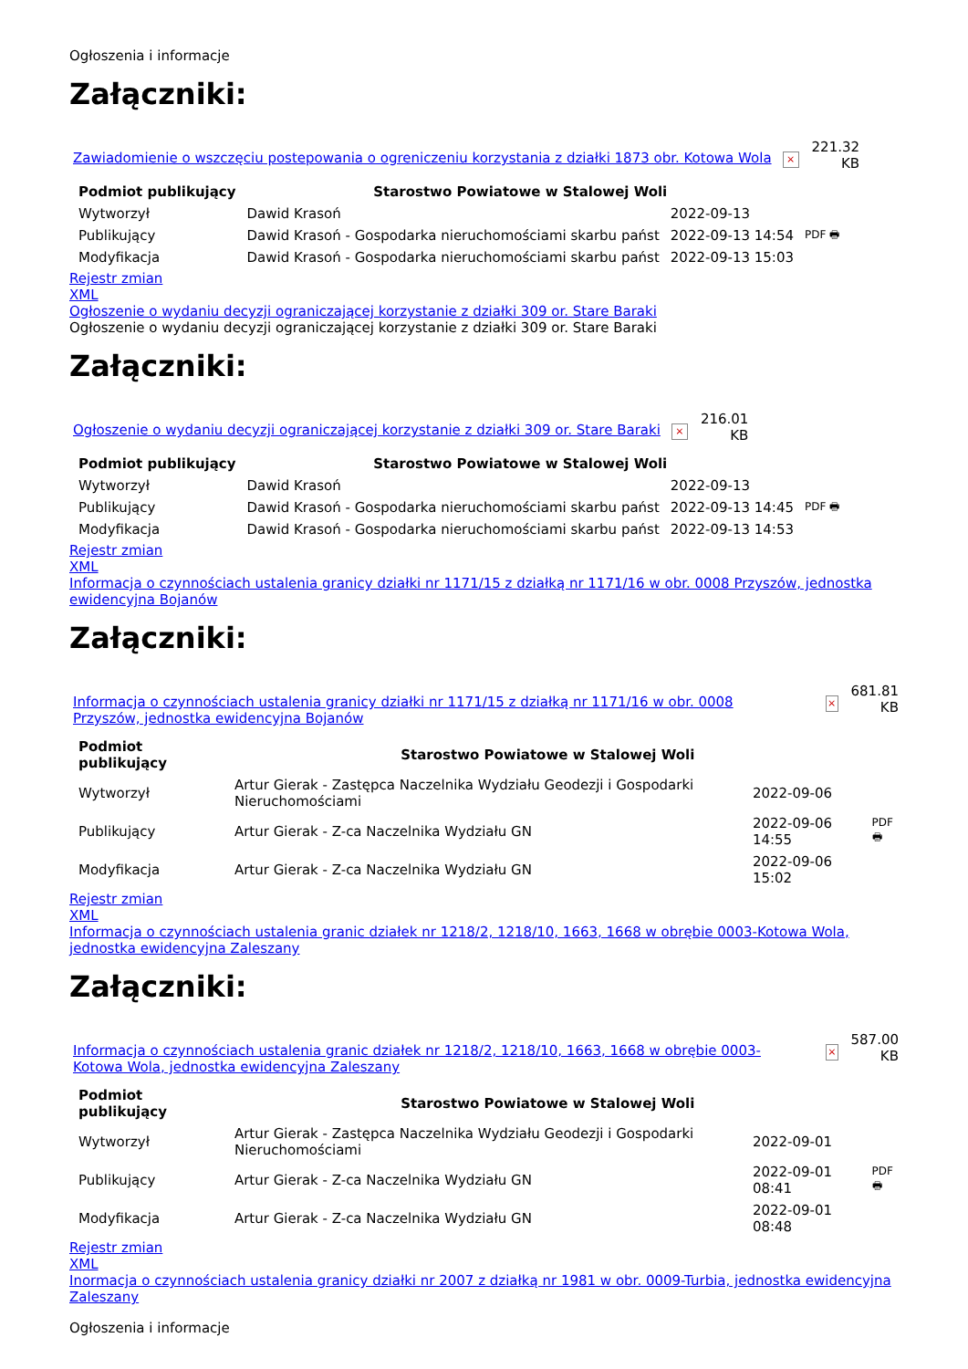Ogłoszenia i informacje
Załączniki:
Zawiadomienie o wszczęciu postepowania o ogreniczeniu korzystania z działki 1873 obr. Kotowa Wola × 221.32
KB
| Podmiot publikujący | Starostwo Powiatowe w Stalowej Woli | | |
| Wytworzył | Dawid Krasoń | 2022-09-13 | PDF 🖶 |
| Publikujący | Dawid Krasoń - Gospodarka nieruchomościami skarbu państ | 2022-09-13 14:54 | |
| Modyfikacja | Dawid Krasoń - Gospodarka nieruchomościami skarbu państ | 2022-09-13 15:03 | |
Rejestr zmian
XML
Ogłoszenie o wydaniu decyzji ograniczającej korzystanie z działki 309 or. Stare Baraki
Ogłoszenie o wydaniu decyzji ograniczającej korzystanie z działki 309 or. Stare Baraki
Załączniki:
Ogłoszenie o wydaniu decyzji ograniczającej korzystanie z działki 309 or. Stare Baraki × 216.01
KB
| Podmiot publikujący | Starostwo Powiatowe w Stalowej Woli | | |
| Wytworzył | Dawid Krasoń | 2022-09-13 | PDF 🖶 |
| Publikujący | Dawid Krasoń - Gospodarka nieruchomościami skarbu państ | 2022-09-13 14:45 | |
| Modyfikacja | Dawid Krasoń - Gospodarka nieruchomościami skarbu państ | 2022-09-13 14:53 | |
Rejestr zmian
XML
Informacja o czynnościach ustalenia granicy działki nr 1171/15 z działką nr 1171/16 w obr. 0008 Przyszów, jednostka ewidencyjna Bojanów
Załączniki:
Informacja o czynnościach ustalenia granicy działki nr 1171/15 z działką nr 1171/16 w obr. 0008 Przyszów, jednostka ewidencyjna Bojanów × 681.81
KB
| Podmiot publikujący | Starostwo Powiatowe w Stalowej Woli | | |
| Wytworzył | Artur Gierak - Zastępca Naczelnika Wydziału Geodezji i Gospodarki Nieruchomościami | 2022-09-06 | PDF 🖶 |
| Publikujący | Artur Gierak - Z-ca Naczelnika Wydziału GN | 2022-09-06 14:55 | |
| Modyfikacja | Artur Gierak - Z-ca Naczelnika Wydziału GN | 2022-09-06 15:02 | |
Rejestr zmian
XML
Informacja o czynnościach ustalenia granic działek nr 1218/2, 1218/10, 1663, 1668 w obrębie 0003-Kotowa Wola, jednostka ewidencyjna Zaleszany
Załączniki:
Informacja o czynnościach ustalenia granic działek nr 1218/2, 1218/10, 1663, 1668 w obrębie 0003-Kotowa Wola, jednostka ewidencyjna Zaleszany × 587.00
KB
| Podmiot publikujący | Starostwo Powiatowe w Stalowej Woli | | |
| Wytworzył | Artur Gierak - Zastępca Naczelnika Wydziału Geodezji i Gospodarki Nieruchomościami | 2022-09-01 | PDF 🖶 |
| Publikujący | Artur Gierak - Z-ca Naczelnika Wydziału GN | 2022-09-01 08:41 | |
| Modyfikacja | Artur Gierak - Z-ca Naczelnika Wydziału GN | 2022-09-01 08:48 | |
Rejestr zmian
XML
Inormacja o czynnościach ustalenia granicy działki nr 2007 z działką nr 1981 w obr. 0009-Turbia, jednostka ewidencyjna Zaleszany
Ogłoszenia i informacje